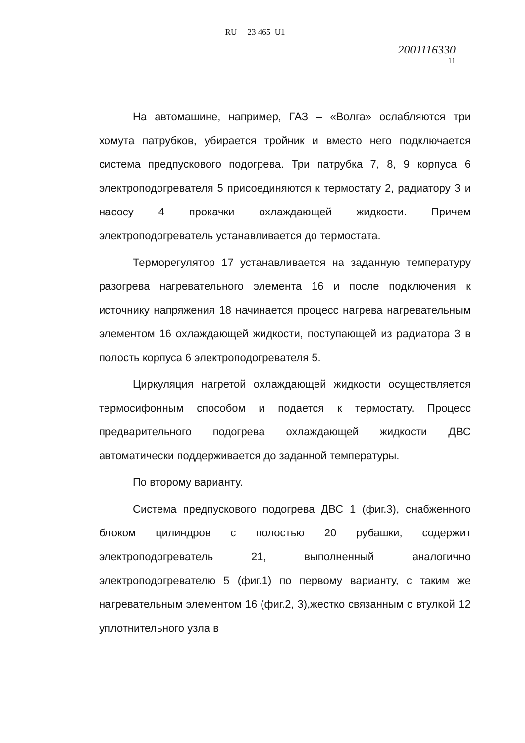RU 23 465 U1
2001116330
11
На автомашине, например, ГАЗ – «Волга» ослабляются три хомута патрубков, убирается тройник и вместо него подключается система предпускового подогрева. Три патрубка 7, 8, 9 корпуса 6 электроподогревателя 5 присоединяются к термостату 2, радиатору 3 и насосу 4 прокачки охлаждающей жидкости. Причем электроподогреватель устанавливается до термостата.
Терморегулятор 17 устанавливается на заданную температуру разогрева нагревательного элемента 16 и после подключения к источнику напряжения 18 начинается процесс нагрева нагревательным элементом 16 охлаждающей жидкости, поступающей из радиатора 3 в полость корпуса 6 электроподогревателя 5.
Циркуляция нагретой охлаждающей жидкости осуществляется термосифонным способом и подается к термостату. Процесс предварительного подогрева охлаждающей жидкости ДВС автоматически поддерживается до заданной температуры.
По второму варианту.
Система предпускового подогрева ДВС 1 (фиг.3), снабженного блоком цилиндров с полостью 20 рубашки, содержит электроподогреватель 21, выполненный аналогично электроподогревателю 5 (фиг.1) по первому варианту, с таким же нагревательным элементом 16 (фиг.2, 3),жестко связанным с втулкой 12 уплотнительного узла в